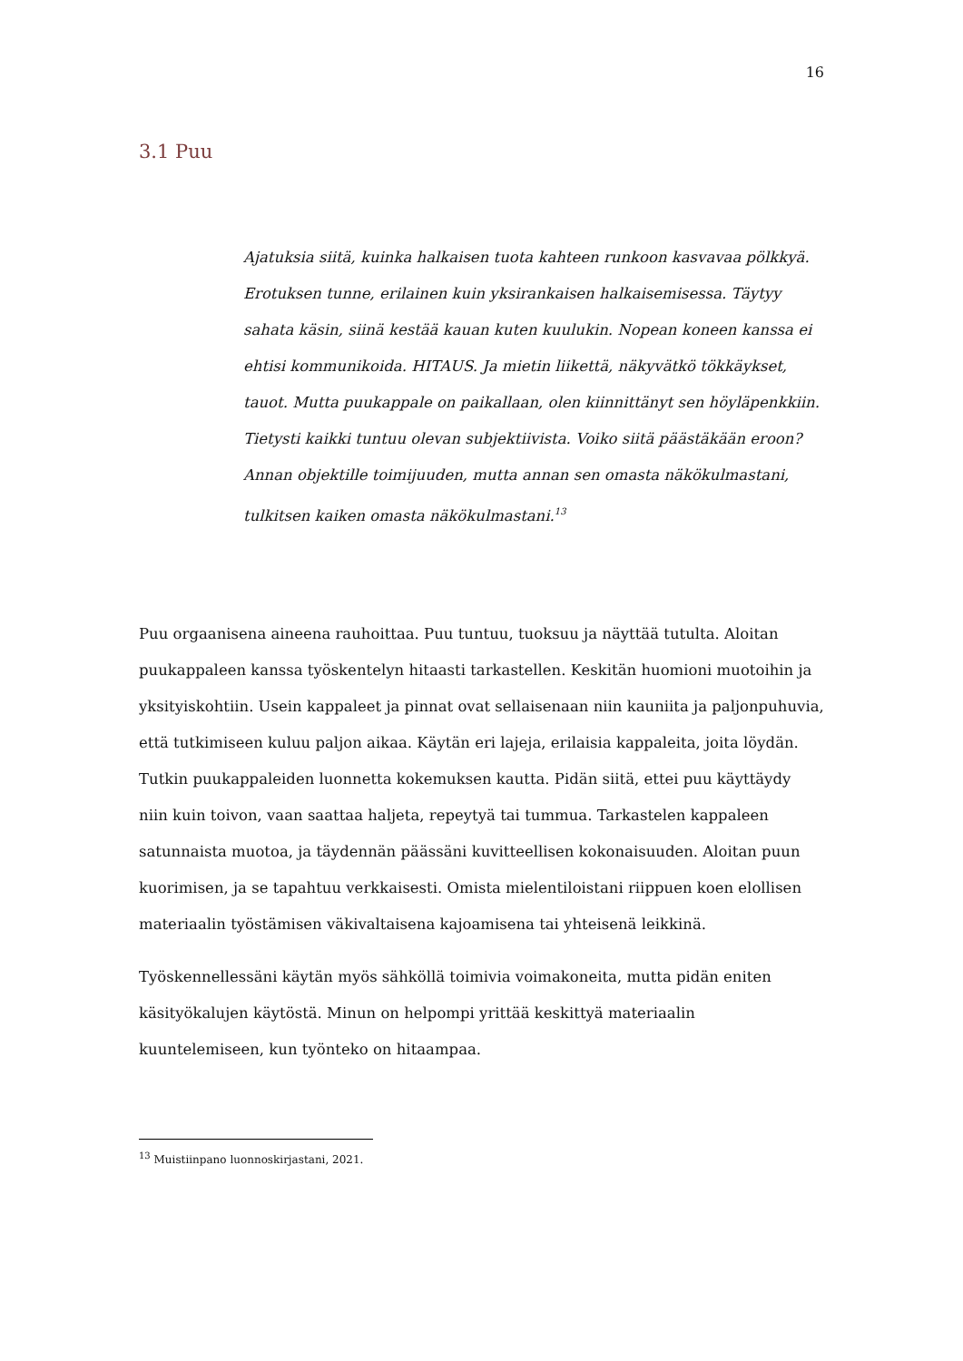16
3.1 Puu
Ajatuksia siitä, kuinka halkaisen tuota kahteen runkoon kasvavaa pölkkyä. Erotuksen tunne, erilainen kuin yksirankaisen halkaisemisessa. Täytyy sahata käsin, siinä kestää kauan kuten kuulukin. Nopean koneen kanssa ei ehtisi kommunikoida. HITAUS. Ja mietin liikettä, näkyvätkö tökkäykset, tauot. Mutta puukappale on paikallaan, olen kiinnittänyt sen höyläpenkkiin. Tietysti kaikki tuntuu olevan subjektiivista. Voiko siitä päästäkään eroon? Annan objektille toimijuuden, mutta annan sen omasta näkökulmastani, tulkitsen kaiken omasta näkökulmastani.<sup>13</sup>
Puu orgaanisena aineena rauhoittaa. Puu tuntuu, tuoksuu ja näyttää tutulta. Aloitan puukappaleen kanssa työskentelyn hitaasti tarkastellen. Keskitän huomioni muotoihin ja yksityiskohtiin. Usein kappaleet ja pinnat ovat sellaisenaan niin kauniita ja paljonpuhuvia, että tutkimiseen kuluu paljon aikaa. Käytän eri lajeja, erilaisia kappaleita, joita löydän. Tutkin puukappaleiden luonnetta kokemuksen kautta. Pidän siitä, ettei puu käyttäydy niin kuin toivon, vaan saattaa haljeta, repeytyä tai tummua. Tarkastelen kappaleen satunnaista muotoa, ja täydennän päässäni kuvitteellisen kokonaisuuden. Aloitan puun kuorimisen, ja se tapahtuu verkkaisesti. Omista mielentiloistani riippuen koen elollisen materiaalin työstämisen väkivaltaisena kajoamisena tai yhteisenä leikkinä.
Työskennellessäni käytän myös sähköllä toimivia voimakoneita, mutta pidän eniten käsityökalujen käytöstä. Minun on helpompi yrittää keskittyä materiaalin kuuntelemiseen, kun työnteko on hitaampaa.
<sup>13</sup> Muistiinpano luonnoskirjastani, 2021.